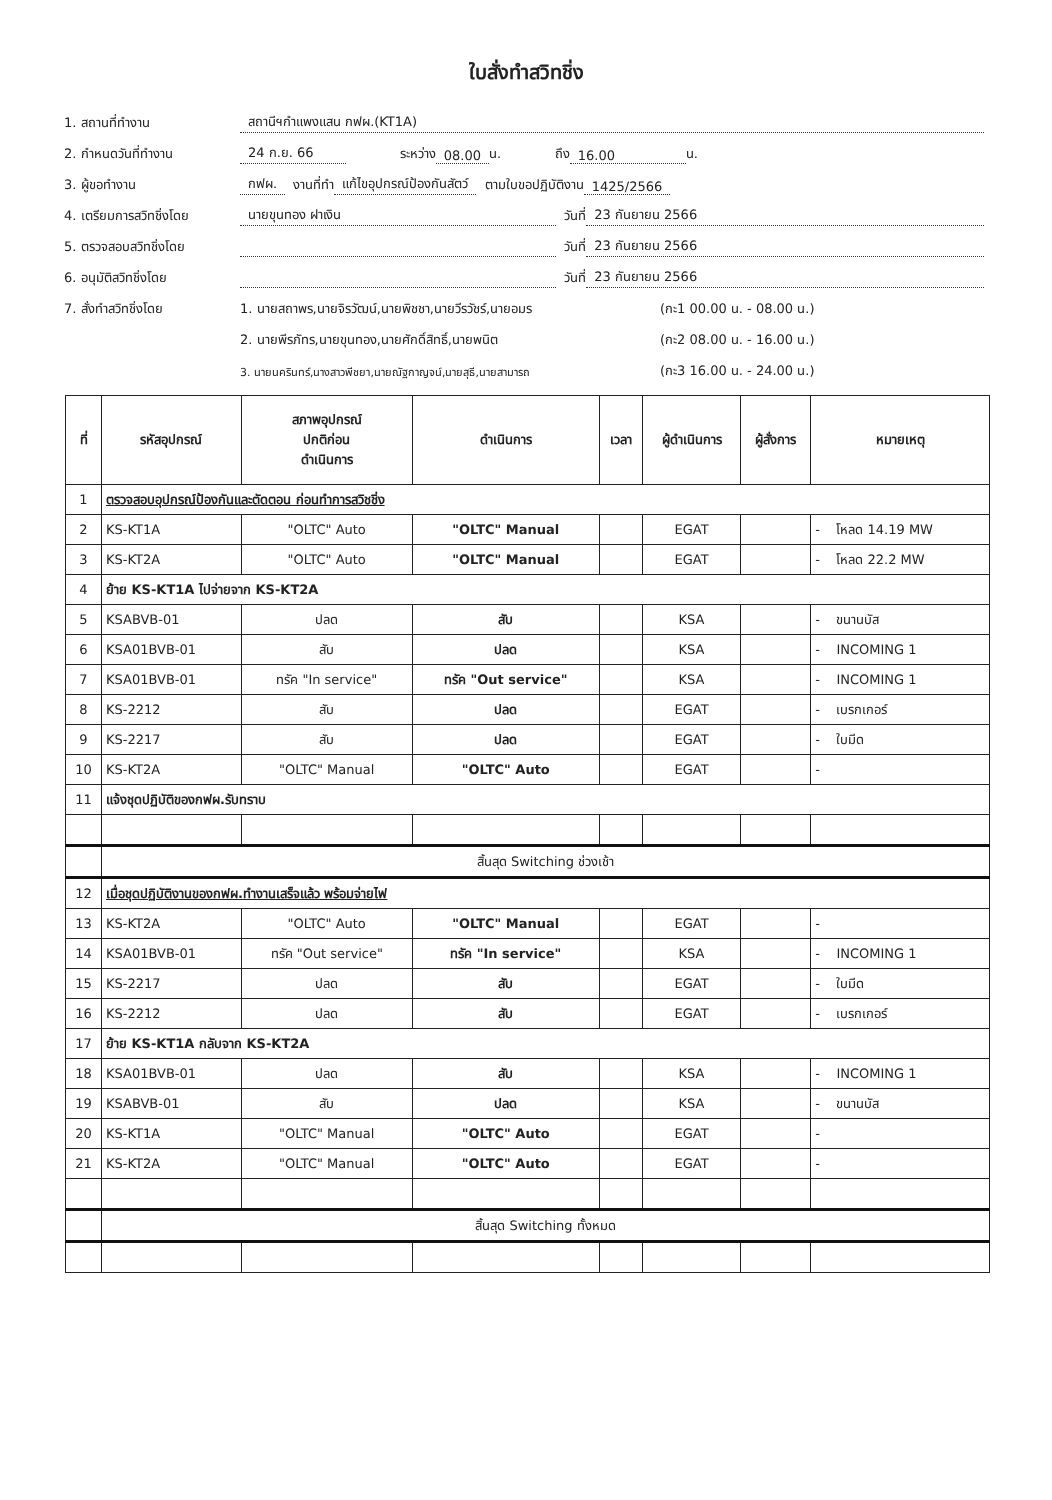ใบสั่งทำสวิทชิ่ง
1. สถานที่ทำงาน สถานีฯกำแพงแสน กฟผ.(KT1A)
2. กำหนดวันที่ทำงาน 24 ก.ย. 66 ระหว่าง 08.00 น. ถึง 16.00 น.
3. ผู้ขอทำงาน กฟผ. งานที่ทำ แก้ไขอุปกรณ์ป้องกันสัตว์ ตามใบขอปฏิบัติงาน 1425/2566
4. เตรียมการสวิทชิ่งโดย นายขุนทอง ฝาเงิน วันที่ 23 กันยายน 2566
5. ตรวจสอบสวิทชิ่งโดย วันที่ 23 กันยายน 2566
6. อนุมัติสวิทชิ่งโดย วันที่ 23 กันยายน 2566
7. สั่งทำสวิทชิ่งโดย 1. นายสถาพร,นายจิรวัฒน์,นายพิชชา,นายวีรวัชร์,นายอมร (กะ1 00.00 น. - 08.00 น.)
2. นายพีรภัทร,นายขุนทอง,นายศักดิ์สิทธิ์,นายพนิต (กะ2 08.00 น. - 16.00 น.)
3. นายนครินทร์,นางสาวพีชยา,นายณัฐกาญจน์,นายสุธี,นายสามารถ (กะ3 16.00 น. - 24.00 น.)
| ที่ | รหัสอุปกรณ์ | สภาพอุปกรณ์ ปกติก่อน ดำเนินการ | ดำเนินการ | เวลา | ผู้ดำเนินการ | ผู้สั่งการ | หมายเหตุ |
| --- | --- | --- | --- | --- | --- | --- | --- |
| 1 | ตรวจสอบอุปกรณ์ป้องกันและตัดตอน ก่อนทำการสวิชชิ่ง | | | | | | |
| 2 | KS-KT1A | "OLTC" Auto | "OLTC" Manual | | EGAT | | - โหลด 14.19 MW |
| 3 | KS-KT2A | "OLTC" Auto | "OLTC" Manual | | EGAT | | - โหลด 22.2 MW |
| 4 | ย้าย KS-KT1A ไปจ่ายจาก KS-KT2A | | | | | | |
| 5 | KSABVB-01 | ปลด | สับ | | KSA | | - ขนานบัส |
| 6 | KSA01BVB-01 | สับ | ปลด | | KSA | | - INCOMING 1 |
| 7 | KSA01BVB-01 | ทรัค "In service" | ทรัค "Out service" | | KSA | | - INCOMING 1 |
| 8 | KS-2212 | สับ | ปลด | | EGAT | | - เบรกเกอร์ |
| 9 | KS-2217 | สับ | ปลด | | EGAT | | - ใบมีด |
| 10 | KS-KT2A | "OLTC" Manual | "OLTC" Auto | | EGAT | | - |
| 11 | แจ้งชุดปฏิบัติของกฟผ.รับทราบ | | | | | | |
| | สิ้นสุด Switching ช่วงเช้า | | | | | | |
| 12 | เมื่อชุดปฏิบัติงานของกฟผ.ทำงานเสร็จแล้ว พร้อมจ่ายไฟ | | | | | | |
| 13 | KS-KT2A | "OLTC" Auto | "OLTC" Manual | | EGAT | | - |
| 14 | KSA01BVB-01 | ทรัค "Out service" | ทรัค "In service" | | KSA | | - INCOMING 1 |
| 15 | KS-2217 | ปลด | สับ | | EGAT | | - ใบมีด |
| 16 | KS-2212 | ปลด | สับ | | EGAT | | - เบรกเกอร์ |
| 17 | ย้าย KS-KT1A กลับจาก KS-KT2A | | | | | | |
| 18 | KSA01BVB-01 | ปลด | สับ | | KSA | | - INCOMING 1 |
| 19 | KSABVB-01 | สับ | ปลด | | KSA | | - ขนานบัส |
| 20 | KS-KT1A | "OLTC" Manual | "OLTC" Auto | | EGAT | | - |
| 21 | KS-KT2A | "OLTC" Manual | "OLTC" Auto | | EGAT | | - |
| | สิ้นสุด Switching ทั้งหมด | | | | | | |